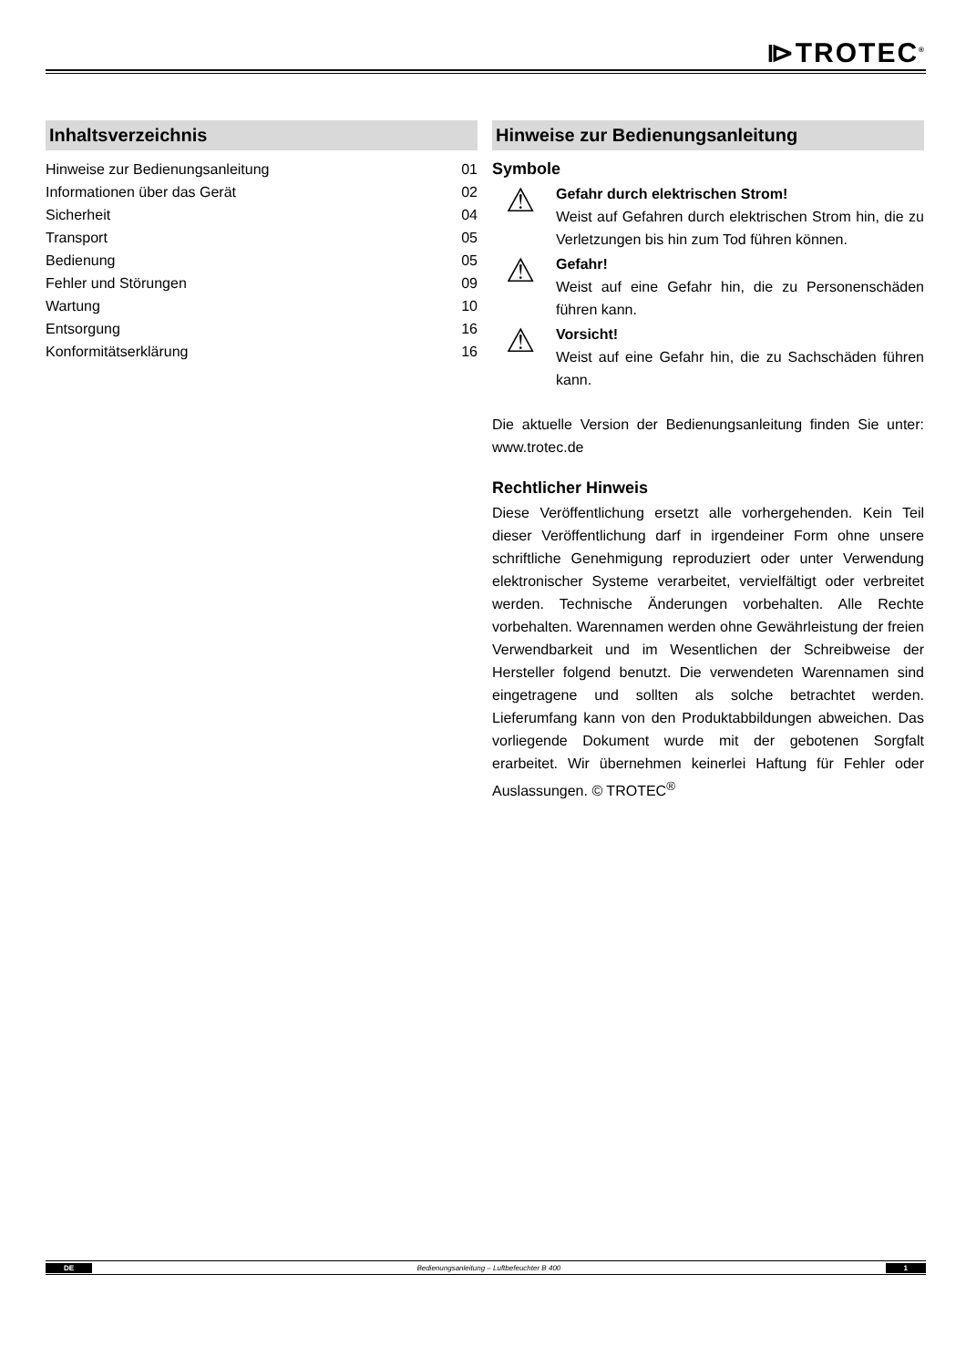⧐TROTEC<sup>®</sup>
Inhaltsverzeichnis
Hinweise zur Bedienungsanleitung 01
Informationen über das Gerät 02
Sicherheit 04
Transport 05
Bedienung 05
Fehler und Störungen 09
Wartung 10
Entsorgung 16
Konformitätserklärung 16
Hinweise zur Bedienungsanleitung
Symbole
⚠
Gefahr durch elektrischen Strom!
Weist auf Gefahren durch elektrischen Strom hin, die zu Verletzungen bis hin zum Tod führen können.
⚠
Gefahr!
Weist auf eine Gefahr hin, die zu Personenschäden führen kann.
⚠
Vorsicht!
Weist auf eine Gefahr hin, die zu Sachschäden führen kann.
Die aktuelle Version der Bedienungsanleitung finden Sie unter: www.trotec.de
Rechtlicher Hinweis
Diese Veröffentlichung ersetzt alle vorhergehenden. Kein Teil dieser Veröffentlichung darf in irgendeiner Form ohne unsere schriftliche Genehmigung reproduziert oder unter Verwendung elektronischer Systeme verarbeitet, vervielfältigt oder verbreitet werden. Technische Änderungen vorbehalten. Alle Rechte vorbehalten. Warennamen werden ohne Gewährleistung der freien Verwendbarkeit und im Wesentlichen der Schreibweise der Hersteller folgend benutzt. Die verwendeten Warennamen sind eingetragene und sollten als solche betrachtet werden. Lieferumfang kann von den Produktabbildungen abweichen. Das vorliegende Dokument wurde mit der gebotenen Sorgfalt erarbeitet. Wir übernehmen keinerlei Haftung für Fehler oder Auslassungen. © TROTEC<sup>®</sup>
DE Bedienungsanleitung – Luftbefeuchter B 400 1